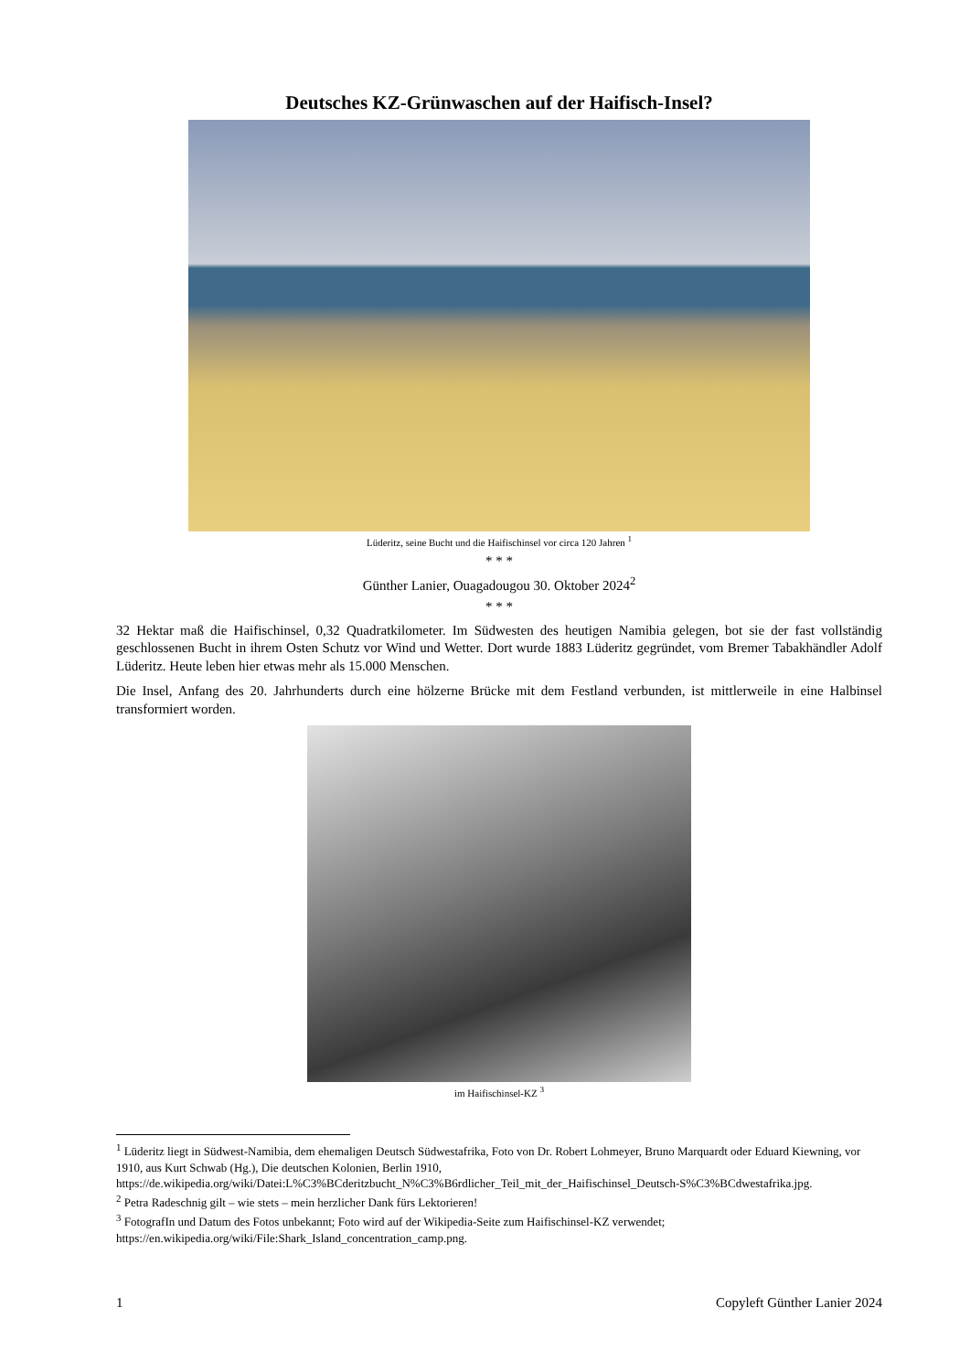Deutsches KZ-Grünwaschen auf der Haifisch-Insel?
Lüderitz, seine Bucht und die Haifischinsel vor circa 120 Jahren <sup>1</sup>
* * *
Günther Lanier, Ouagadougou 30. Oktober 2024<sup>2</sup>
* * *
32 Hektar maß die Haifischinsel, 0,32 Quadratkilometer. Im Südwesten des heutigen Namibia gelegen, bot sie der fast vollständig geschlossenen Bucht in ihrem Osten Schutz vor Wind und Wetter. Dort wurde 1883 Lüderitz gegründet, vom Bremer Tabakhändler Adolf Lüderitz. Heute leben hier etwas mehr als 15.000 Menschen.
Die Insel, Anfang des 20. Jahrhunderts durch eine hölzerne Brücke mit dem Festland verbunden, ist mittlerweile in eine Halbinsel transformiert worden.
im Haifischinsel-KZ <sup>3</sup>
<sup>1</sup> Lüderitz liegt in Südwest-Namibia, dem ehemaligen Deutsch Südwestafrika, Foto von Dr. Robert Lohmeyer, Bruno Marquardt oder Eduard Kiewning, vor 1910, aus Kurt Schwab (Hg.), Die deutschen Kolonien, Berlin 1910, https://de.wikipedia.org/wiki/Datei:L%C3%BCderitzbucht_N%C3%B6rdlicher_Teil_mit_der_Haifischinsel_Deutsch-S%C3%BCdwestafrika.jpg.
<sup>2</sup> Petra Radeschnig gilt – wie stets – mein herzlicher Dank fürs Lektorieren!
<sup>3</sup> FotografIn und Datum des Fotos unbekannt; Foto wird auf der Wikipedia-Seite zum Haifischinsel-KZ verwendet; https://en.wikipedia.org/wiki/File:Shark_Island_concentration_camp.png.
1 Copyleft Günther Lanier 2024